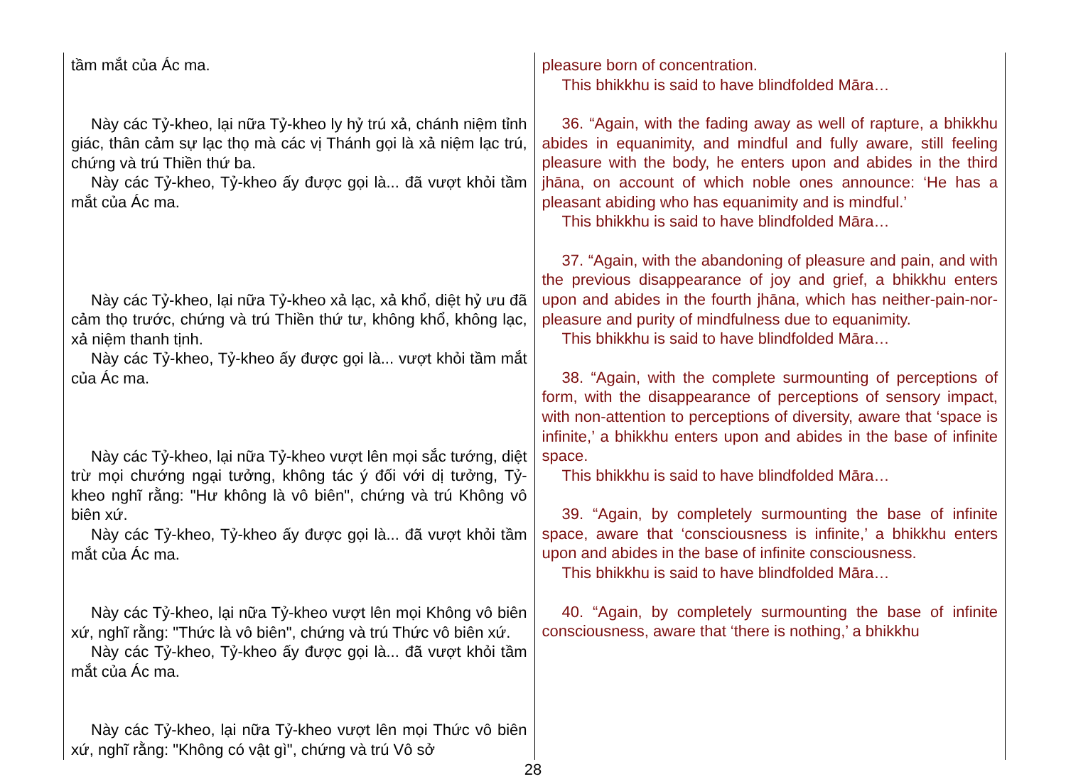| tầm mắt của Ác ma. Này các Tỷ-kheo, lại nữa Tỷ-kheo ly hỷ trú xả, chánh niệm tỉnh giác, thân cảm sự lạc thọ mà các vị Thánh gọi là xả niệm lạc trú, chứng và trú Thiền thứ ba. Này các Tỷ-kheo, Tỷ-kheo ấy được gọi là... đã vượt khỏi tầm mắt của Ác ma. Này các Tỷ-kheo, lại nữa Tỷ-kheo xả lạc, xả khổ, diệt hỷ ưu đã cảm thọ trước, chứng và trú Thiền thứ tư, không khổ, không lạc, xả niệm thanh tịnh. Này các Tỷ-kheo, Tỷ-kheo ấy được gọi là... vượt khỏi tầm mắt của Ác ma. Này các Tỷ-kheo, lại nữa Tỷ-kheo vượt lên mọi sắc tướng, diệt trừ mọi chướng ngại tưởng, không tác ý đối với dị tưởng, Tỷ-kheo nghĩ rằng: "Hư không là vô biên", chứng và trú Không vô biên xứ. Này các Tỷ-kheo, Tỷ-kheo ấy được gọi là... đã vượt khỏi tầm mắt của Ác ma. Này các Tỷ-kheo, lại nữa Tỷ-kheo vượt lên mọi Không vô biên xứ, nghĩ rằng: "Thức là vô biên", chứng và trú Thức vô biên xứ. Này các Tỷ-kheo, Tỷ-kheo ấy được gọi là... đã vượt khỏi tầm mắt của Ác ma. Này các Tỷ-kheo, lại nữa Tỷ-kheo vượt lên mọi Thức vô biên xứ, nghĩ rằng: "Không có vật gì", chứng và trú Vô sở | pleasure born of concentration. This bhikkhu is said to have blindfolded Māra… 36. “Again, with the fading away as well of rapture, a bhikkhu abides in equanimity, and mindful and fully aware, still feeling pleasure with the body, he enters upon and abides in the third jhāna, on account of which noble ones announce: ‘He has a pleasant abiding who has equanimity and is mindful.’ This bhikkhu is said to have blindfolded Māra… 37. “Again, with the abandoning of pleasure and pain, and with the previous disappearance of joy and grief, a bhikkhu enters upon and abides in the fourth jhāna, which has neither-pain-nor-pleasure and purity of mindfulness due to equanimity. This bhikkhu is said to have blindfolded Māra… 38. “Again, with the complete surmounting of perceptions of form, with the disappearance of perceptions of sensory impact, with non-attention to perceptions of diversity, aware that ‘space is infinite,’ a bhikkhu enters upon and abides in the base of infinite space. This bhikkhu is said to have blindfolded Māra… 39. “Again, by completely surmounting the base of infinite space, aware that ‘consciousness is infinite,’ a bhikkhu enters upon and abides in the base of infinite consciousness. This bhikkhu is said to have blindfolded Māra… 40. “Again, by completely surmounting the base of infinite consciousness, aware that ‘there is nothing,’ a bhikkhu |
28